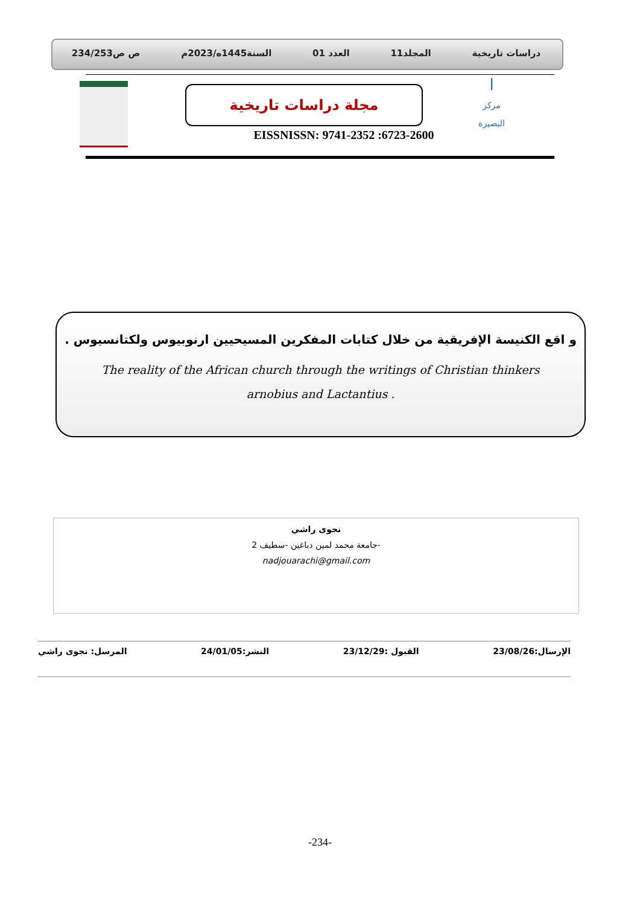دراسات تاريخية المجلد11 العدد 01 السنة1445ه/2023م ص ص234/253
ا
مركز البصيرة
مجلة دراسات تاريخية
EISSNISSN: 9741-2352 :6723-2600
و اقع الكنيسة الإفريقية من خلال كتابات المفكرين المسيحيين ارنوبيوس ولكتانسيوس .
The reality of the African church through the writings of Christian thinkers
arnobius and Lactantius .
نجوى راشي
جامعة محمد لمين دباغين -سطيف 2-
nadjouarachi@gmail.com
الإرسال:23/08/26 القبول :23/12/29 النشر:24/01/05 المرسل: نجوى راشي
-234-